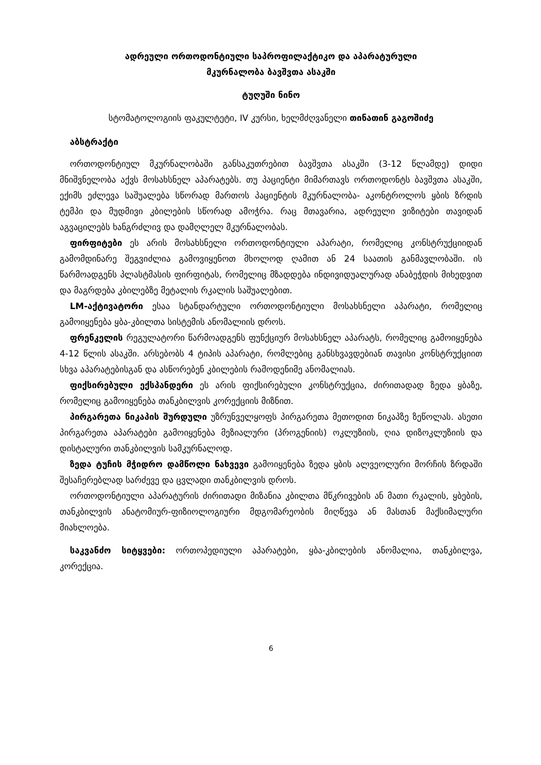ადრეული ორთოდონტიული საპროფილაქტიკო და აპარატურული
მკურნალობა ბავშვთა ასაკში
ტუღუში ნინო
სტომატოლოგიის ფაკულტეტი, IV კურსი, ხელმძღვანელი თინათინ გაგოშიძე
აბსტრაქტი
ორთოდონტიულ მკურნალობაში განსაკუთრებით ბავშვთა ასაკში (3-12 წლამდე) დიდი მნიშვნელობა აქვს მოსახსნელ აპარატებს. თუ პაციენტი მიმართავს ორთოდონტს ბავშვთა ასაკში, ექიმს ეძლევა საშუალება სწორად მართოს პაციენტის მკურნალობა- აკონტროლოს ყბის ზრდის ტემპი და მუდმივი კბილების სწორად ამოჭრა. რაც მთავარია, ადრეული ვიზიტები თავიდან აგვაცილებს ხანგრძლივ და დამღლელ მკურნალობას.
ფირფიტები ეს არის მოსახსნელი ორთოდონტიული აპარატი, რომელიც კონსტრუქციიდან გამომდინარე შეგვიძლია გამოვიყენოთ მხოლოდ ღამით ან 24 საათის განმავლობაში. ის წარმოადგენს პლასტმასის ფირფიტას, რომელიც მზადდება ინდივიდუალურად ანაბეჭდის მიხედვით და მაგრდება კბილებზე მეტალის რკალის საშუალებით.
LM-აქტივატორი ესაა სტანდარტული ორთოდონტიული მოსახსნელი აპარატი, რომელიც გამოიყენება ყბა-კბილთა სისტემის ანომალიის დროს.
ფრენკელის რეგულატორი წარმოადგენს ფუნქციურ მოსახსნელ აპარატს, რომელიც გამოიყენება 4-12 წლის ასაკში. არსებობს 4 ტიპის აპარატი, რომლებიც განსხვავდებიან თავისი კონსტრუქციით სხვა აპარატებისგან და ასწორებენ კბილების რამოდენიმე ანომალიას.
ფიქსირებული ექსპანდერი ეს არის ფიქსირებული კონსტრუქცია, ძირითადად ზედა ყბაზე, რომელიც გამოიყენება თანკბილვის კორექციის მიზნით.
პირგარეთა ნიკაპის შურდული უზრუნველყოფს პირგარეთა მეთოდით ნიკაპზე ზეწოლას. ასეთი პირგარეთა აპარატები გამოიყენება მეზიალური (პროგენიის) ოკლუზიის, ღია დიზოკლუზიის და დისტალური თანკბილვის სამკურნალოდ.
ზედა ტუჩის მჭიდრო დამწოლი ნახვევი გამოიყენება ზედა ყბის ალვეოლური მორჩის ზრდაში შესაჩერებლად სარძევე და ცვლადი თანკბილვის დროს.
ორთოდონტიული აპარატურის ძირითადი მიზანია კბილთა მწკრივების ან მათი რკალის, ყბების, თანკბილვის ანატომიურ-ფიზიოლოგიური მდგომარეობის მიღწევა ან მასთან მაქსიმალური მიახლოება.
საკვანძო სიტყვები: ორთოპედიული აპარატები, ყბა-კბილების ანომალია, თანკბილვა, კორექცია.
6